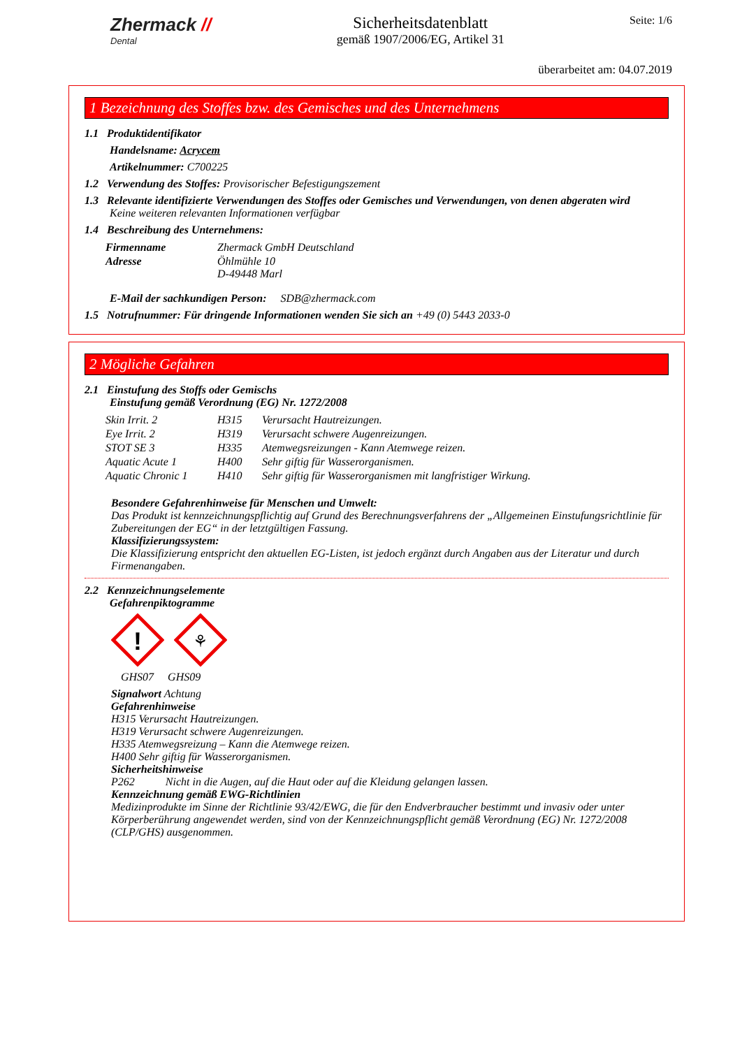Zhermack //
Dental
Sicherheitsdatenblatt
gemäß 1907/2006/EG, Artikel 31
Seite: 1/6
überarbeitet am: 04.07.2019
1 Bezeichnung des Stoffes bzw. des Gemisches und des Unternehmens
1.1 Produktidentifikator
Handelsname: Acrycem
Artikelnummer: C700225
1.2 Verwendung des Stoffes: Provisorischer Befestigungszement
1.3 Relevante identifizierte Verwendungen des Stoffes oder Gemisches und Verwendungen, von denen abgeraten wird
Keine weiteren relevanten Informationen verfügbar
1.4 Beschreibung des Unternehmens:
| Firmenname | Zhermack GmbH Deutschland |
| Adresse | Öhlmühle 10 D-49448 Marl |
E-Mail der sachkundigen Person: SDB@zhermack.com
1.5 Notrufnummer: Für dringende Informationen wenden Sie sich an +49 (0) 5443 2033-0
2 Mögliche Gefahren
2.1 Einstufung des Stoffs oder Gemischs
Einstufung gemäß Verordnung (EG) Nr. 1272/2008
| Skin Irrit. 2 | H315 | Verursacht Hautreizungen. |
| Eye Irrit. 2 | H319 | Verursacht schwere Augenreizungen. |
| STOT SE 3 | H335 | Atemwegsreizungen - Kann Atemwege reizen. |
| Aquatic Acute 1 | H400 | Sehr giftig für Wasserorganismen. |
| Aquatic Chronic 1 | H410 | Sehr giftig für Wasserorganismen mit langfristiger Wirkung. |
Besondere Gefahrenhinweise für Menschen und Umwelt:
Das Produkt ist kennzeichnungspflichtig auf Grund des Berechnungsverfahrens der „Allgemeinen Einstufungsrichtlinie für Zubereitungen der EG“ in der letztgültigen Fassung.
Klassifizierungssystem:
Die Klassifizierung entspricht den aktuellen EG-Listen, ist jedoch ergänzt durch Angaben aus der Literatur und durch Firmenangaben.
2.2 Kennzeichnungselemente
Gefahrenpiktogramme
!
⚘
GHS07 GHS09
Signalwort Achtung
Gefahrenhinweise
H315 Verursacht Hautreizungen.
H319 Verursacht schwere Augenreizungen.
H335 Atemwegsreizung – Kann die Atemwege reizen.
H400 Sehr giftig für Wasserorganismen.
Sicherheitshinweise
P262 Nicht in die Augen, auf die Haut oder auf die Kleidung gelangen lassen.
Kennzeichnung gemäß EWG-Richtlinien
Medizinprodukte im Sinne der Richtlinie 93/42/EWG, die für den Endverbraucher bestimmt und invasiv oder unter Körperberührung angewendet werden, sind von der Kennzeichnungspflicht gemäß Verordnung (EG) Nr. 1272/2008 (CLP/GHS) ausgenommen.